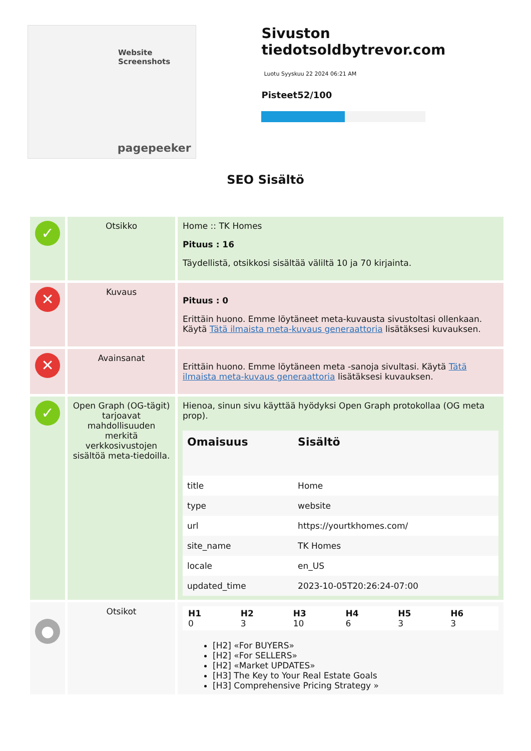Website Screenshots
pagepeeker
Sivuston tiedotsoldbytrevor.com
Luotu Syyskuu 22 2024 06:21 AM
Pisteet52/100
SEO Sisältö
| ✓ | Otsikko | Home :: TK Homes Pituus : 16 Täydellistä, otsikkosi sisältää väliltä 10 ja 70 kirjainta. |
| ✕ | Kuvaus | Pituus : 0 Erittäin huono. Emme löytäneet meta-kuvausta sivustoltasi ollenkaan. Käytä Tätä ilmaista meta-kuvaus generaattoria lisätäksesi kuvauksen. |
| ✕ | Avainsanat | Erittäin huono. Emme löytäneen meta -sanoja sivultasi. Käytä Tätä ilmaista meta-kuvaus generaattoria lisätäksesi kuvauksen. |
| ✓ | Open Graph (OG-tägit) tarjoavat mahdollisuuden merkitä verkkosivustojen sisältöä meta-tiedoilla. | Hienoa, sinun sivu käyttää hyödyksi Open Graph protokollaa (OG meta prop). / Omaisuus / Sisältö / / --- / --- / / title / Home / / type / website / / url / https://yourtkhomes.com/ / / site_name / TK Homes / / locale / en_US / / updated_time / 2023-10-05T20:26:24-07:00 / |
| ● | Otsikot | / H1 0 / H2 3 / H3 10 / H4 6 / H5 3 / H6 3 / [H2] «For BUYERS» [H2] «For SELLERS» [H2] «Market UPDATES» [H3] The Key to Your Real Estate Goals [H3] Comprehensive Pricing Strategy » |